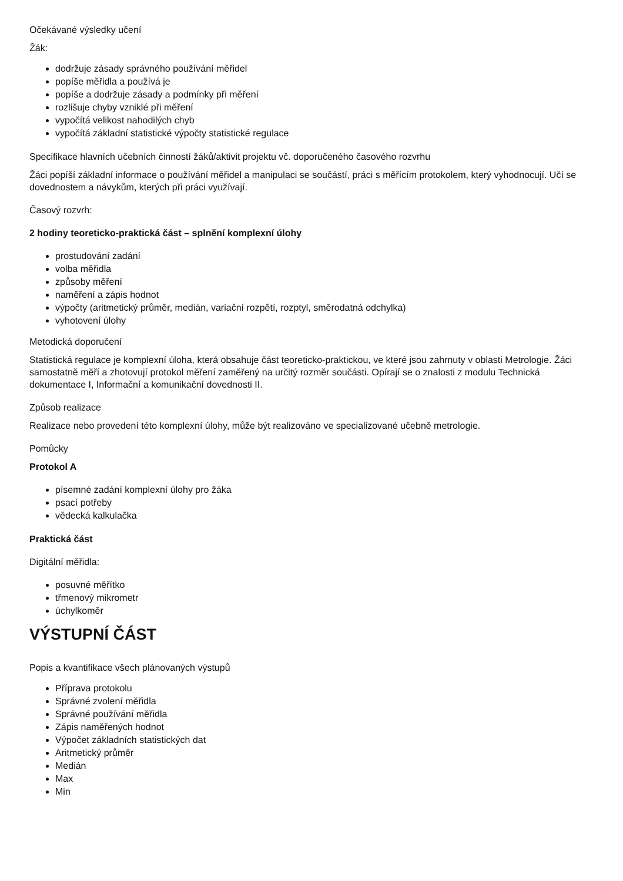Očekávané výsledky učení
Žák:
dodržuje zásady správného používání měřidel
popíše měřidla a používá je
popíše a dodržuje zásady a podmínky při měření
rozlišuje chyby vzniklé při měření
vypočítá velikost nahodilých chyb
vypočítá základní statistické výpočty statistické regulace
Specifikace hlavních učebních činností žáků/aktivit projektu vč. doporučeného časového rozvrhu
Žáci popíší základní informace o používání měřidel a manipulaci se součástí, práci s měřícím protokolem, který vyhodnocují. Učí se dovednostem a návykům, kterých při práci využívají.
Časový rozvrh:
2 hodiny teoreticko-praktická část – splnění komplexní úlohy
prostudování zadání
volba měřidla
způsoby měření
naměření a zápis hodnot
výpočty (aritmetický průměr, medián, variační rozpětí, rozptyl, směrodatná odchylka)
vyhotovení úlohy
Metodická doporučení
Statistická regulace je komplexní úloha, která obsahuje část teoreticko-praktickou, ve které jsou zahrnuty v oblasti Metrologie. Žáci samostatně měří a zhotovují protokol měření zaměřený na určitý rozměr součásti. Opírají se o znalosti z modulu Technická dokumentace I, Informační a komunikační dovednosti II.
Způsob realizace
Realizace nebo provedení této komplexní úlohy, může být realizováno ve specializované učebně metrologie.
Pomůcky
Protokol A
písemné zadání komplexní úlohy pro žáka
psací potřeby
vědecká kalkulačka
Praktická část
Digitální měřidla:
posuvné měřítko
třmenový mikrometr
úchylkoměr
VÝSTUPNÍ ČÁST
Popis a kvantifikace všech plánovaných výstupů
Příprava protokolu
Správné zvolení měřidla
Správné používání měřidla
Zápis naměřených hodnot
Výpočet základních statistických dat
Aritmetický průměr
Medián
Max
Min